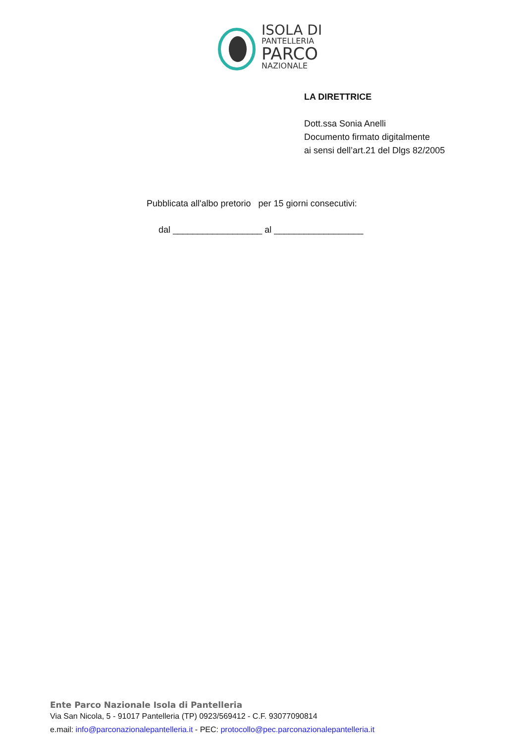ISOLA DI
PANTELLERIA
PARCO
NAZIONALE
LA DIRETTRICE
Dott.ssa Sonia Anelli
Documento firmato digitalmente
ai sensi dell’art.21 del Dlgs 82/2005
Pubblicata all'albo pretorio per 15 giorni consecutivi:
dal __________________ al __________________
Ente Parco Nazionale Isola di Pantelleria
Via San Nicola, 5 - 91017 Pantelleria (TP) 0923/569412 - C.F. 93077090814
e.mail: info@parconazionalepantelleria.it - PEC: protocollo@pec.parconazionalepantelleria.it